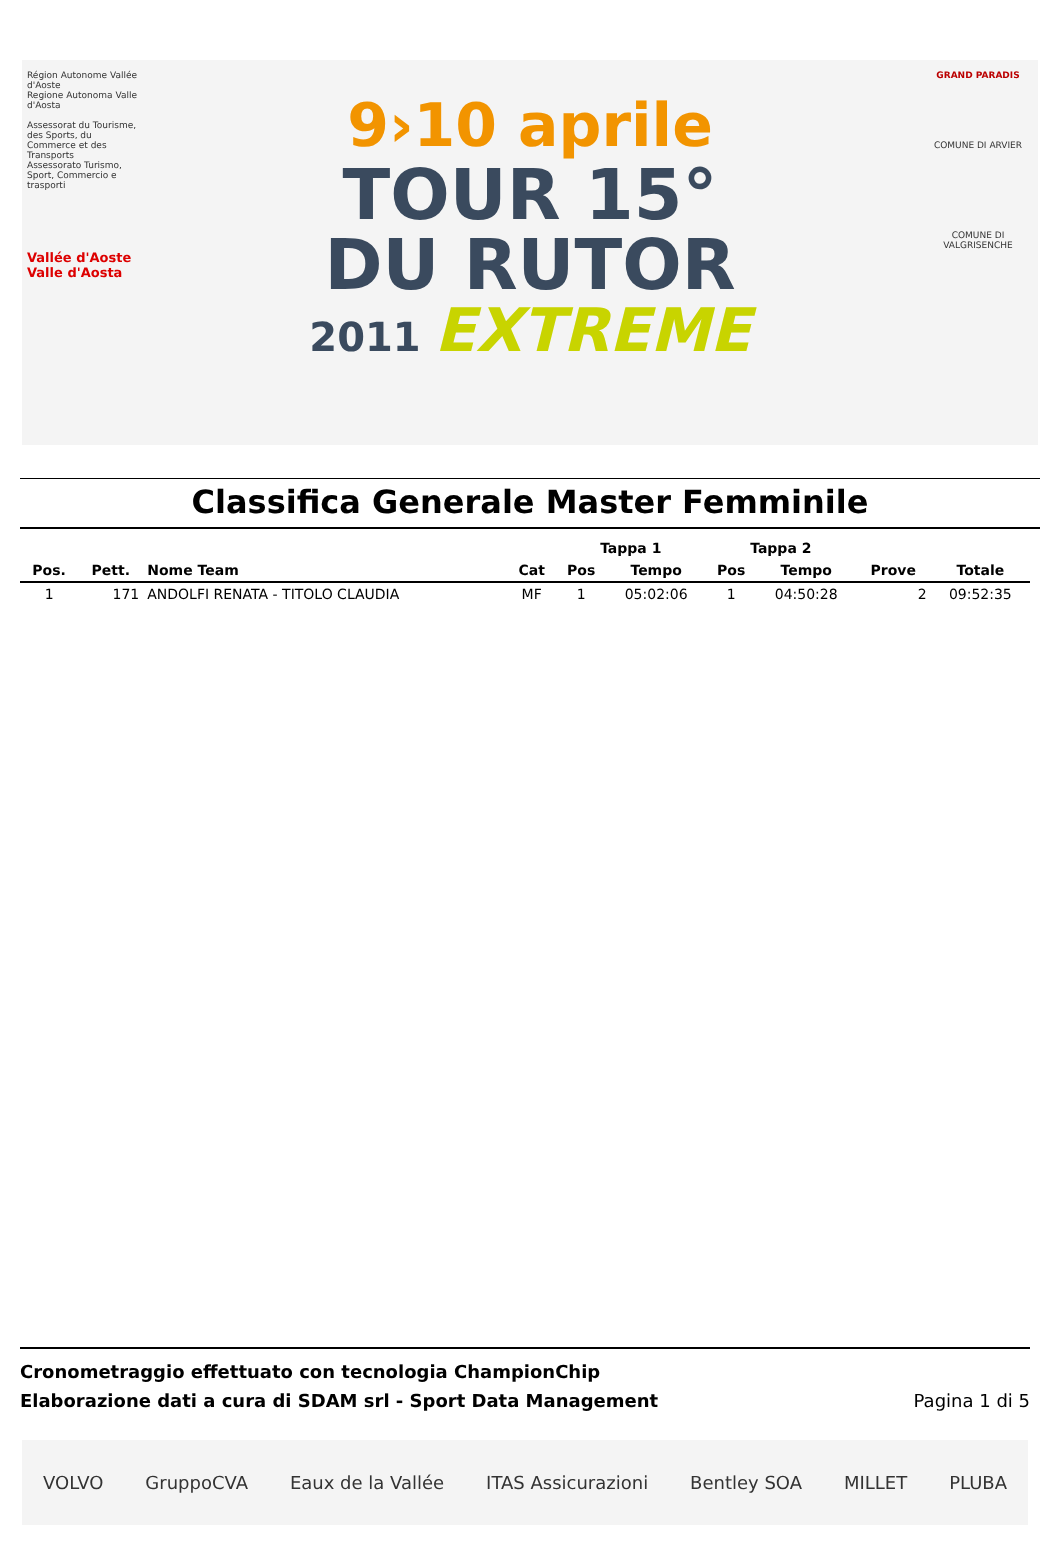Région Autonome Vallée d'Aoste
Regione Autonoma Valle d'Aosta
Assessorat du Tourisme, des Sports, du Commerce et des Transports
Assessorato Turismo, Sport, Commercio e trasporti
Vallée d'Aoste Valle d'Aosta
9›10 aprile
TOUR 15°
DU RUTOR
2011 EXTREME
GRAND PARADIS
COMUNE DI ARVIER
COMUNE DI VALGRISENCHE
Classifica Generale Master Femminile
| | | | | Tappa 1 | | Tappa 2 | | | |
| --- | --- | --- | --- | --- | --- | --- | --- | --- | --- |
| Pos. | Pett. | Nome Team | Cat | Pos | Tempo | Pos | Tempo | Prove | Totale |
| 1 | 171 | ANDOLFI RENATA - TITOLO CLAUDIA | MF | 1 | 05:02:06 | 1 | 04:50:28 | 2 | 09:52:35 |
Cronometraggio effettuato con tecnologia ChampionChip
Elaborazione dati a cura di SDAM srl - Sport Data Management Pagina 1 di 5
VOLVO GruppoCVA Eaux de la Vallée ITAS Assicurazioni Bentley SOA MILLET PLUBA